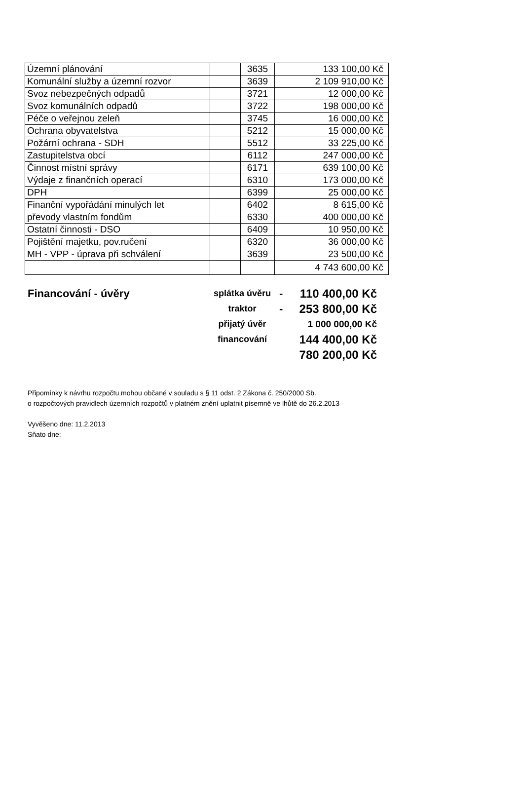| Územní plánování | | 3635 | 133 100,00 Kč |
| Komunální služby a územní rozvor | | 3639 | 2 109 910,00 Kč |
| Svoz nebezpečných odpadů | | 3721 | 12 000,00 Kč |
| Svoz komunálních odpadů | | 3722 | 198 000,00 Kč |
| Péče o veřejnou zeleň | | 3745 | 16 000,00 Kč |
| Ochrana obyvatelstva | | 5212 | 15 000,00 Kč |
| Požární ochrana - SDH | | 5512 | 33 225,00 Kč |
| Zastupitelstva obcí | | 6112 | 247 000,00 Kč |
| Činnost místní správy | | 6171 | 639 100,00 Kč |
| Výdaje z finančních operací | | 6310 | 173 000,00 Kč |
| DPH | | 6399 | 25 000,00 Kč |
| Finanční vypořádání minulých let | | 6402 | 8 615,00 Kč |
| převody vlastním fondům | | 6330 | 400 000,00 Kč |
| Ostatní činnosti - DSO | | 6409 | 10 950,00 Kč |
| Pojištění majetku, pov.ručení | | 6320 | 36 000,00 Kč |
| MH - VPP - úprava při schválení | | 3639 | 23 500,00 Kč |
| | | | 4 743 600,00 Kč |
| Financování - úvěry | splátka úvěru | - | 110 400,00 Kč |
| | traktor | - | 253 800,00 Kč |
| | přijatý úvěr | | 1 000 000,00 Kč |
| | financování | | 144 400,00 Kč |
| | | | 780 200,00 Kč |
Připomínky k návrhu rozpočtu mohou občané v souladu s § 11 odst. 2 Zákona č. 250/2000 Sb.
o rozpočtových pravidlech územních rozpočtů v platném znění uplatnit písemně ve lhůtě do 26.2.2013
Vyvěšeno dne: 11.2.2013
Sňato dne: